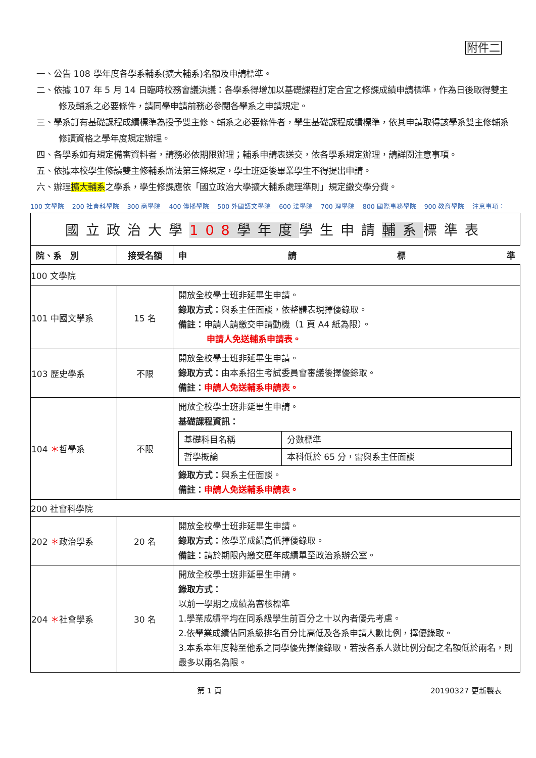附件二
一、公告 108 學年度各學系輔系(擴大輔系)名額及申請標準。
二、依據 107 年 5 月 14 日臨時校務會議決議：各學系得增加以基礎課程訂定合宜之修課成績申請標準，作為日後取得雙主修及輔系之必要條件，請同學申請前務必參閱各學系之申請規定。
三、學系訂有基礎課程成績標準為授予雙主修、輔系之必要條件者，學生基礎課程成績標準，依其申請取得該學系雙主修輔系修讀資格之學年度規定辦理。
四、各學系如有規定備審資料者，請務必依期限辦理；輔系申請表送交，依各學系規定辦理，請詳閱注意事項。
五、依據本校學生修讀雙主修輔系辦法第三條規定，學士班延後畢業學生不得提出申請。
六、辦理擴大輔系之學系，學生修課應依「國立政治大學擴大輔系處理準則」規定繳交學分費。
100 文學院 200 社會科學院 300 商學院 400 傳播學院 500 外國語文學院 600 法學院 700 理學院 800 國際事務學院 900 教育學院 注意事項：
| 國立政治大學 108 學年度 學生申請 輔系 標準表 | | |
| 院、系 別 | 接受名額 | 申 請 標 準 |
| 100 文學院 | | |
| 101 中國文學系 | 15 名 | 開放全校學士班非延畢生申請。 錄取方式： 與系主任面談，依整體表現擇優錄取。 備註： 申請人請繳交申請動機（1 頁 A4 紙為限）。 申請人免送輔系申請表。 |
| 103 歷史學系 | 不限 | 開放全校學士班非延畢生申請。 錄取方式： 由本系招生考試委員會審議後擇優錄取。 備註： 申請人免送輔系申請表。 |
| 104 ＊ 哲學系 | 不限 | 開放全校學士班非延畢生申請。 基礎課程資訊： / 基礎科目名稱 / 分數標準 / / 哲學概論 / 本科低於 65 分，需與系主任面談 / 錄取方式： 與系主任面談。 備註： 申請人免送輔系申請表。 |
| 200 社會科學院 | | |
| 202 ＊ 政治學系 | 20 名 | 開放全校學士班非延畢生申請。 錄取方式： 依學業成績高低擇優錄取。 備註： 請於期限內繳交歷年成績單至政治系辦公室。 |
| 204 ＊ 社會學系 | 30 名 | 開放全校學士班非延畢生申請。 錄取方式： 以前一學期之成績為審核標準 1.學業成績平均在同系級學生前百分之十以內者優先考慮。 2.依學業成績佔同系級排名百分比高低及各系申請人數比例，擇優錄取。 3.本系本年度轉至他系之同學優先擇優錄取，若按各系人數比例分配之名額低於兩名，則最多以兩名為限。 |
第 1 頁 20190327 更新製表